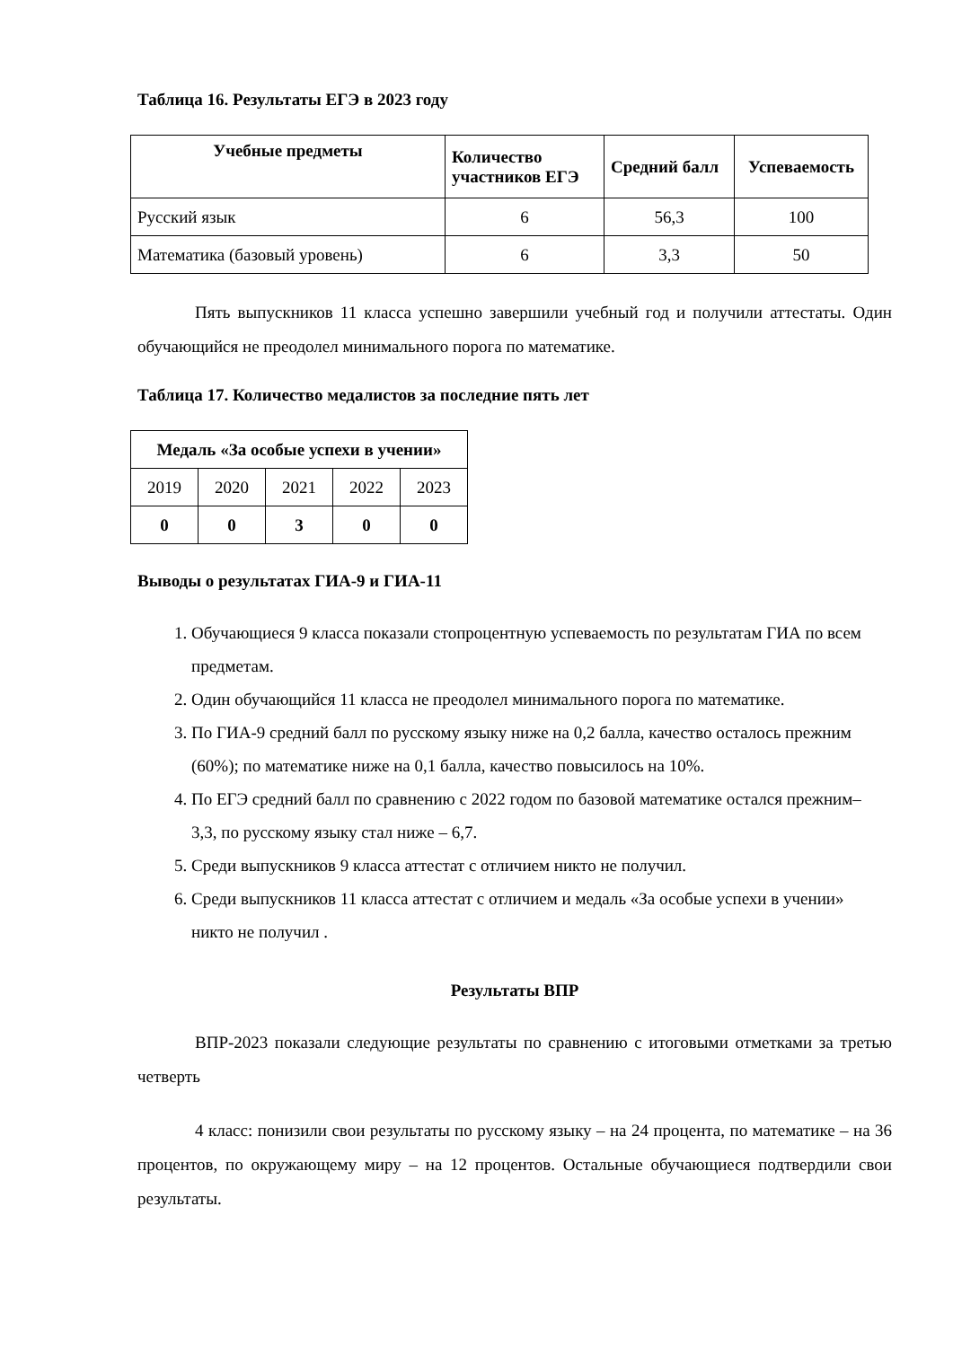Таблица 16. Результаты ЕГЭ в 2023 году
| Учебные предметы | Количество участников ЕГЭ | Средний балл | Успеваемость |
| --- | --- | --- | --- |
| Русский язык | 6 | 56,3 | 100 |
| Математика (базовый уровень) | 6 | 3,3 | 50 |
Пять выпускников 11 класса успешно завершили учебный год и получили аттестаты. Один обучающийся не преодолел минимального порога по математике.
Таблица 17. Количество медалистов за последние пять лет
| Медаль «За особые успехи в учении» | | | | |
| --- | --- | --- | --- | --- |
| 2019 | 2020 | 2021 | 2022 | 2023 |
| 0 | 0 | 3 | 0 | 0 |
Выводы о результатах ГИА-9 и ГИА-11
1. Обучающиеся 9 класса показали стопроцентную успеваемость по результатам ГИА по всем предметам.
2. Один обучающийся 11 класса не преодолел минимального порога по математике.
3. По ГИА-9 средний балл по русскому языку ниже на 0,2 балла, качество осталось прежним (60%); по математике ниже на 0,1 балла, качество повысилось на 10%.
4. По ЕГЭ средний балл по сравнению с 2022 годом по базовой математике остался прежним– 3,3, по русскому языку стал ниже – 6,7.
5. Среди выпускников 9 класса аттестат с отличием никто не получил.
6. Среди выпускников 11 класса аттестат с отличием и медаль «За особые успехи в учении» никто не получил .
Результаты ВПР
ВПР-2023 показали следующие результаты по сравнению с итоговыми отметками за третью четверть
4 класс: понизили свои результаты по русскому языку – на 24 процента, по математике – на 36 процентов, по окружающему миру – на 12 процентов. Остальные обучающиеся подтвердили свои результаты.